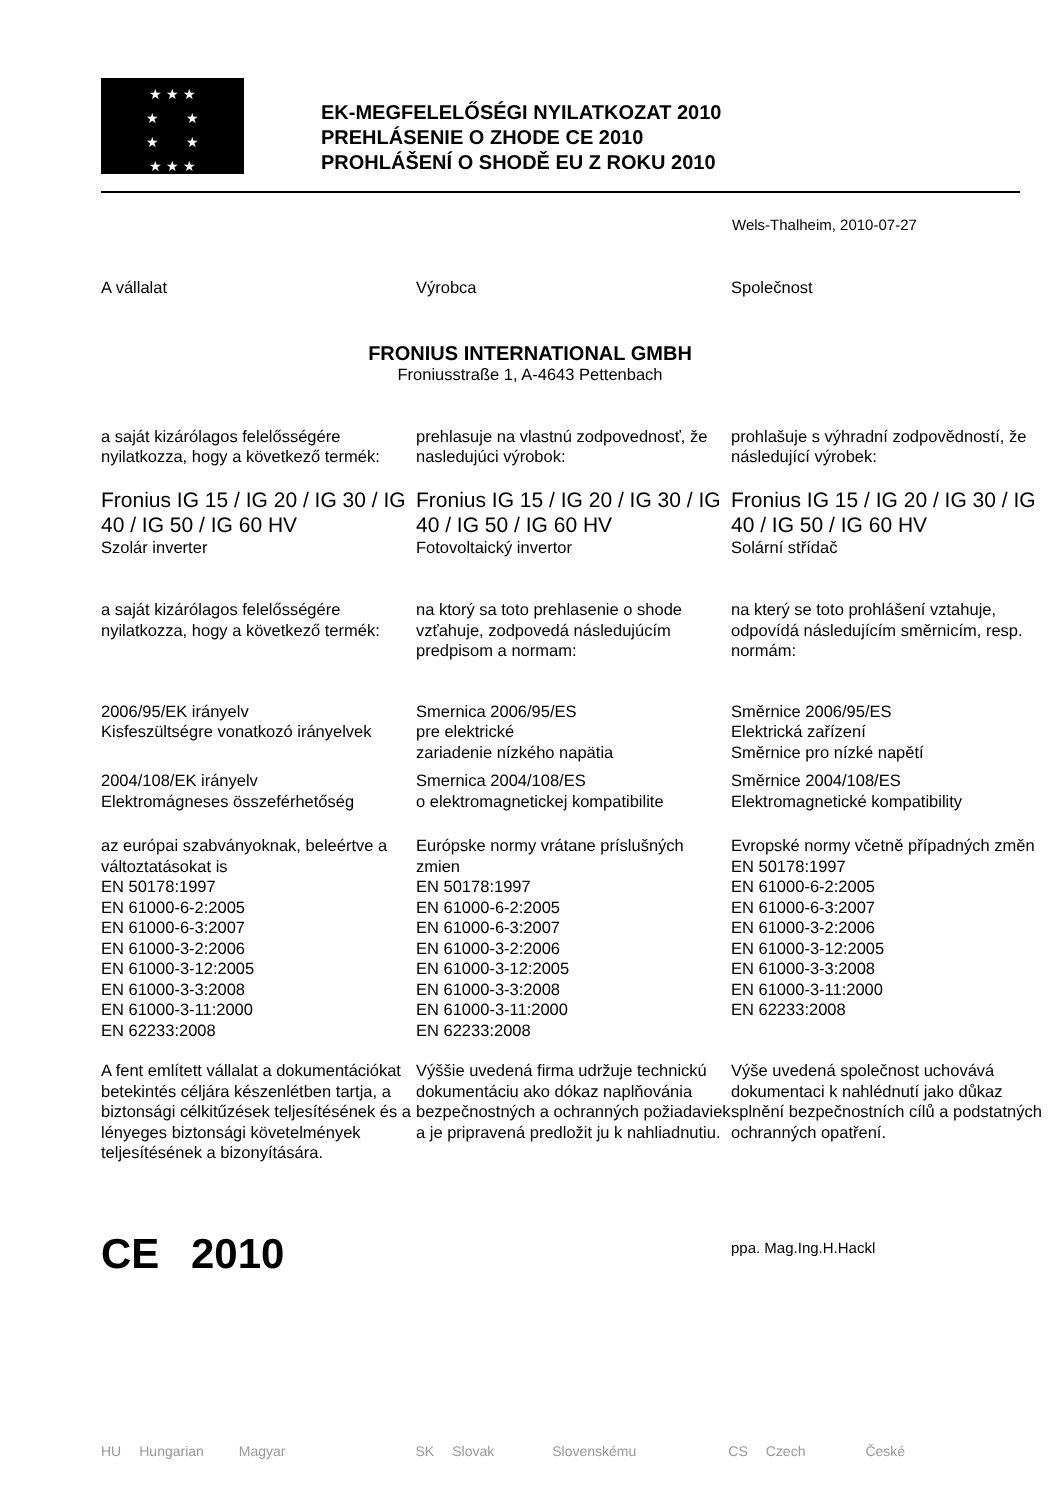★ ★ ★
★ ★
★ ★
★ ★ ★
EK-MEGFELELŐSÉGI NYILATKOZAT 2010
PREHLÁSENIE O ZHODE CE 2010
PROHLÁŠENÍ O SHODĚ EU Z ROKU 2010
Wels-Thalheim, 2010-07-27
A vállalat Výrobca Společnost
FRONIUS INTERNATIONAL GMBH
Froniusstraße 1, A-4643 Pettenbach
a saját kizárólagos felelősségére nyilatkozza, hogy a következő termék:
prehlasuje na vlastnú zodpovednosť, že nasledujúci výrobok:
prohlašuje s výhradní zodpovědností, že následující výrobek:
Fronius IG 15 / IG 20 / IG 30 / IG 40 / IG 50 / IG 60 HV
Szolár inverter
Fronius IG 15 / IG 20 / IG 30 / IG 40 / IG 50 / IG 60 HV
Fotovoltaický invertor
Fronius IG 15 / IG 20 / IG 30 / IG 40 / IG 50 / IG 60 HV
Solární střídač
a saját kizárólagos felelősségére nyilatkozza, hogy a következő termék:
na ktorý sa toto prehlasenie o shode vzťahuje, zodpovedá následujúcím predpisom a normam:
na který se toto prohlášení vztahuje, odpovídá následujícím směrnicím, resp. normám:
2006/95/EK irányelv
Kisfeszültségre vonatkozó irányelvek
Smernica 2006/95/ES
pre elektrické
zariadenie nízkého napätia
Směrnice 2006/95/ES
Elektrická zařízení
Směrnice pro nízké napětí
2004/108/EK irányelv
Elektromágneses összeférhetőség
Smernica 2004/108/ES
o elektromagnetickej kompatibilite
Směrnice 2004/108/ES
Elektromagnetické kompatibility
az európai szabványoknak, beleértve a változtatásokat is
EN 50178:1997
EN 61000-6-2:2005
EN 61000-6-3:2007
EN 61000-3-2:2006
EN 61000-3-12:2005
EN 61000-3-3:2008
EN 61000-3-11:2000
EN 62233:2008
Európske normy vrátane príslušných zmien
EN 50178:1997
EN 61000-6-2:2005
EN 61000-6-3:2007
EN 61000-3-2:2006
EN 61000-3-12:2005
EN 61000-3-3:2008
EN 61000-3-11:2000
EN 62233:2008
Evropské normy včetně případných změn
EN 50178:1997
EN 61000-6-2:2005
EN 61000-6-3:2007
EN 61000-3-2:2006
EN 61000-3-12:2005
EN 61000-3-3:2008
EN 61000-3-11:2000
EN 62233:2008
A fent említett vállalat a dokumentációkat betekintés céljára készenlétben tartja, a biztonsági célkitűzések teljesítésének és a lényeges biztonsági követelmények teljesítésének a bizonyítására.
Výššie uvedená firma udržuje technickú dokumentáciu ako dókaz naplňovánia bezpečnostných a ochranných požiadaviek a je pripravená predložit ju k nahliadnutiu.
Výše uvedená společnost uchovává dokumentaci k nahlédnutí jako důkaz splnění bezpečnostních cílů a podstatných ochranných opatření.
CE 2010
ppa. Mag.Ing.H.Hackl
HU Hungarian Magyar SK Slovak Slovenskému CS Czech České